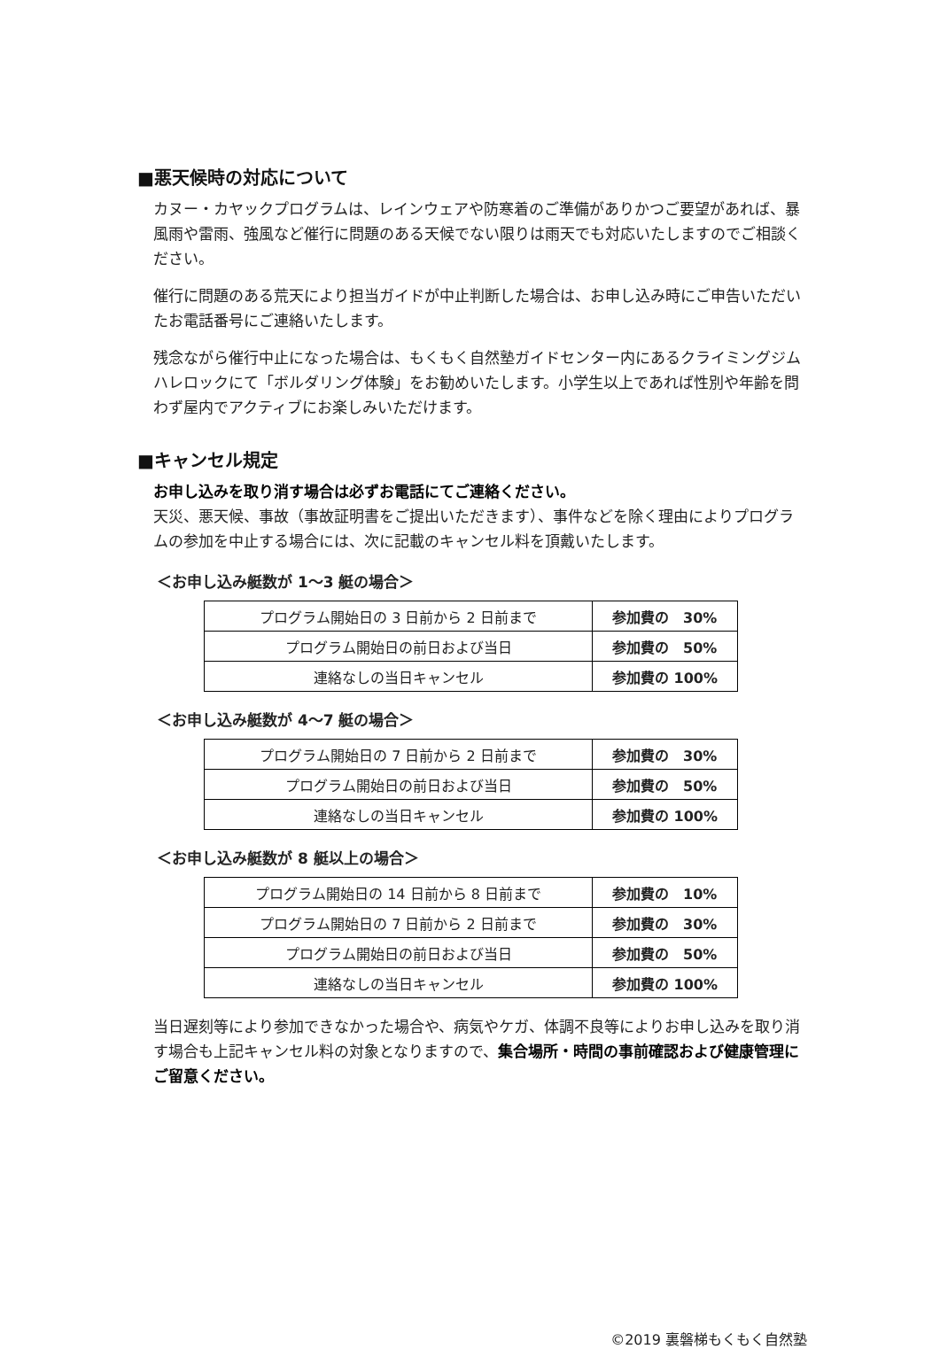■悪天候時の対応について
カヌー・カヤックプログラムは、レインウェアや防寒着のご準備がありかつご要望があれば、暴風雨や雷雨、強風など催行に問題のある天候でない限りは雨天でも対応いたしますのでご相談ください。
催行に問題のある荒天により担当ガイドが中止判断した場合は、お申し込み時にご申告いただいたお電話番号にご連絡いたします。
残念ながら催行中止になった場合は、もくもく自然塾ガイドセンター内にあるクライミングジムハレロックにて「ボルダリング体験」をお勧めいたします。小学生以上であれば性別や年齢を問わず屋内でアクティブにお楽しみいただけます。
■キャンセル規定
お申し込みを取り消す場合は必ずお電話にてご連絡ください。
天災、悪天候、事故（事故証明書をご提出いただきます）、事件などを除く理由によりプログラムの参加を中止する場合には、次に記載のキャンセル料を頂戴いたします。
＜お申し込み艇数が 1～3 艇の場合＞
| プログラム開始日の 3 日前から 2 日前まで | 参加費の 30% |
| プログラム開始日の前日および当日 | 参加費の 50% |
| 連絡なしの当日キャンセル | 参加費の 100% |
＜お申し込み艇数が 4～7 艇の場合＞
| プログラム開始日の 7 日前から 2 日前まで | 参加費の 30% |
| プログラム開始日の前日および当日 | 参加費の 50% |
| 連絡なしの当日キャンセル | 参加費の 100% |
＜お申し込み艇数が 8 艇以上の場合＞
| プログラム開始日の 14 日前から 8 日前まで | 参加費の 10% |
| プログラム開始日の 7 日前から 2 日前まで | 参加費の 30% |
| プログラム開始日の前日および当日 | 参加費の 50% |
| 連絡なしの当日キャンセル | 参加費の 100% |
当日遅刻等により参加できなかった場合や、病気やケガ、体調不良等によりお申し込みを取り消す場合も上記キャンセル料の対象となりますので、集合場所・時間の事前確認および健康管理にご留意ください。
©2019 裏磐梯もくもく自然塾